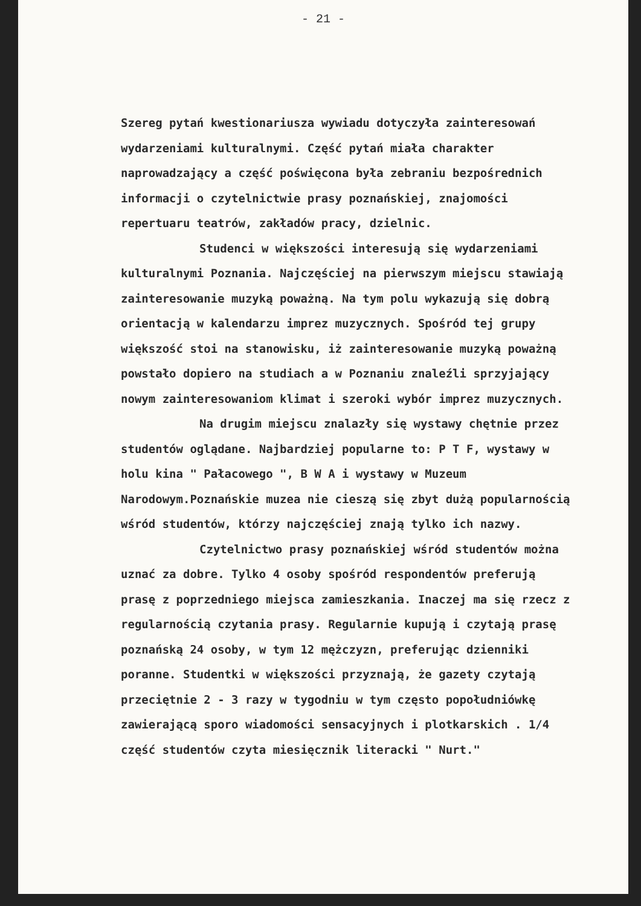- 21 -
Szereg pytań kwestionariusza wywiadu dotyczyła zainteresowań wydarzeniami kulturalnymi. Część pytań miała charakter naprowadzający a część poświęcona była zebraniu bezpośrednich informacji o czytelnictwie prasy poznańskiej, znajomości repertuaru teatrów, zakładów pracy, dzielnic.
Studenci w większości interesują się wydarzeniami kulturalnymi Poznania. Najczęściej na pierwszym miejscu stawiają zainteresowanie muzyką poważną. Na tym polu wykazują się dobrą orientacją w kalendarzu imprez muzycznych. Spośród tej grupy większość stoi na stanowisku, iż zainteresowanie muzyką poważną powstało dopiero na studiach a w Poznaniu znaleźli sprzyjający nowym zainteresowaniom klimat i szeroki wybór imprez muzycznych.
Na drugim miejscu znalazły się wystawy chętnie przez studentów oglądane. Najbardziej popularne to: P T F, wystawy w holu kina " Pałacowego ", B W A i wystawy w Muzeum Narodowym.Poznańskie muzea nie cieszą się zbyt dużą popularnością wśród studentów, którzy najczęściej znają tylko ich nazwy.
Czytelnictwo prasy poznańskiej wśród studentów można uznać za dobre. Tylko 4 osoby spośród respondentów preferują prasę z poprzedniego miejsca zamieszkania. Inaczej ma się rzecz z regularnością czytania prasy. Regularnie kupują i czytają prasę poznańską 24 osoby, w tym 12 mężczyzn, preferując dzienniki poranne. Studentki w większości przyznają, że gazety czytają przeciętnie 2 - 3 razy w tygodniu w tym często popołudniówkę zawierającą sporo wiadomości sensacyjnych i plotkarskich . 1/4 część studentów czyta miesięcznik literacki " Nurt."